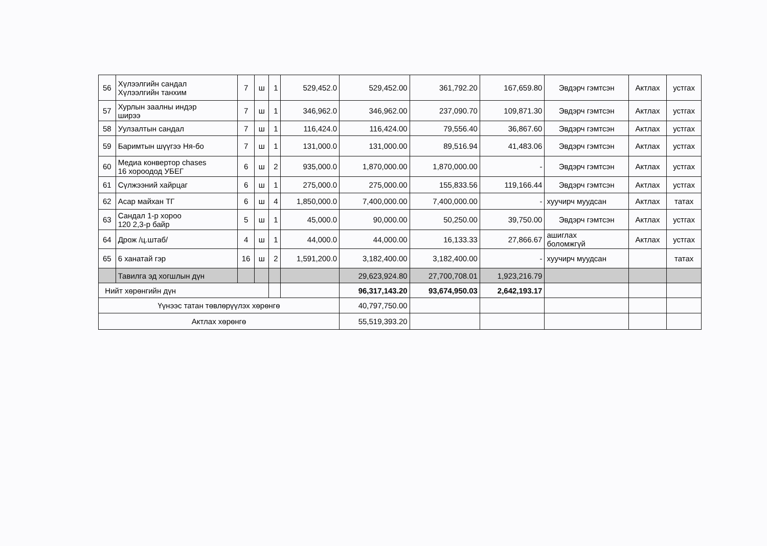| 56 | Хүлээлгийн сандал Хүлээлгийн танхим | 7 | ш | 1 | 529,452.0 | 529,452.00 | 361,792.20 | 167,659.80 | Эвдэрч гэмтсэн | Актлах | устгах |
| 57 | Хурлын заалны индэр ширээ | 7 | ш | 1 | 346,962.0 | 346,962.00 | 237,090.70 | 109,871.30 | Эвдэрч гэмтсэн | Актлах | устгах |
| 58 | Уулзалтын сандал | 7 | ш | 1 | 116,424.0 | 116,424.00 | 79,556.40 | 36,867.60 | Эвдэрч гэмтсэн | Актлах | устгах |
| 59 | Баримтын шүүгээ Ня-бо | 7 | ш | 1 | 131,000.0 | 131,000.00 | 89,516.94 | 41,483.06 | Эвдэрч гэмтсэн | Актлах | устгах |
| 60 | Медиа конвертор chases 16 хороодод УБЕГ | 6 | ш | 2 | 935,000.0 | 1,870,000.00 | 1,870,000.00 | - | Эвдэрч гэмтсэн | Актлах | устгах |
| 61 | Сүлжээний хайрцаг | 6 | ш | 1 | 275,000.0 | 275,000.00 | 155,833.56 | 119,166.44 | Эвдэрч гэмтсэн | Актлах | устгах |
| 62 | Асар майхан ТГ | 6 | ш | 4 | 1,850,000.0 | 7,400,000.00 | 7,400,000.00 | - | хуучирч муудсан | Актлах | татах |
| 63 | Сандал 1-р хороо 120 2,3-р байр | 5 | ш | 1 | 45,000.0 | 90,000.00 | 50,250.00 | 39,750.00 | Эвдэрч гэмтсэн | Актлах | устгах |
| 64 | Дрож /ц.штаб/ | 4 | ш | 1 | 44,000.0 | 44,000.00 | 16,133.33 | 27,866.67 | ашиглах боломжгүй | Актлах | устгах |
| 65 | 6 ханатай гэр | 16 | ш | 2 | 1,591,200.0 | 3,182,400.00 | 3,182,400.00 | - | хуучирч муудсан | | татах |
| | Тавилга эд хогшлын дүн | | | | | 29,623,924.80 | 27,700,708.01 | 1,923,216.79 | | | |
| Нийт хөрөнгийн дүн | | | | | | 96,317,143.20 | 93,674,950.03 | 2,642,193.17 | | | |
| Үүнээс татан төвлөрүүлэх хөрөнгө | | | | | | 40,797,750.00 | | | | | |
| Актлах хөрөнгө | | | | | | 55,519,393.20 | | | | | |